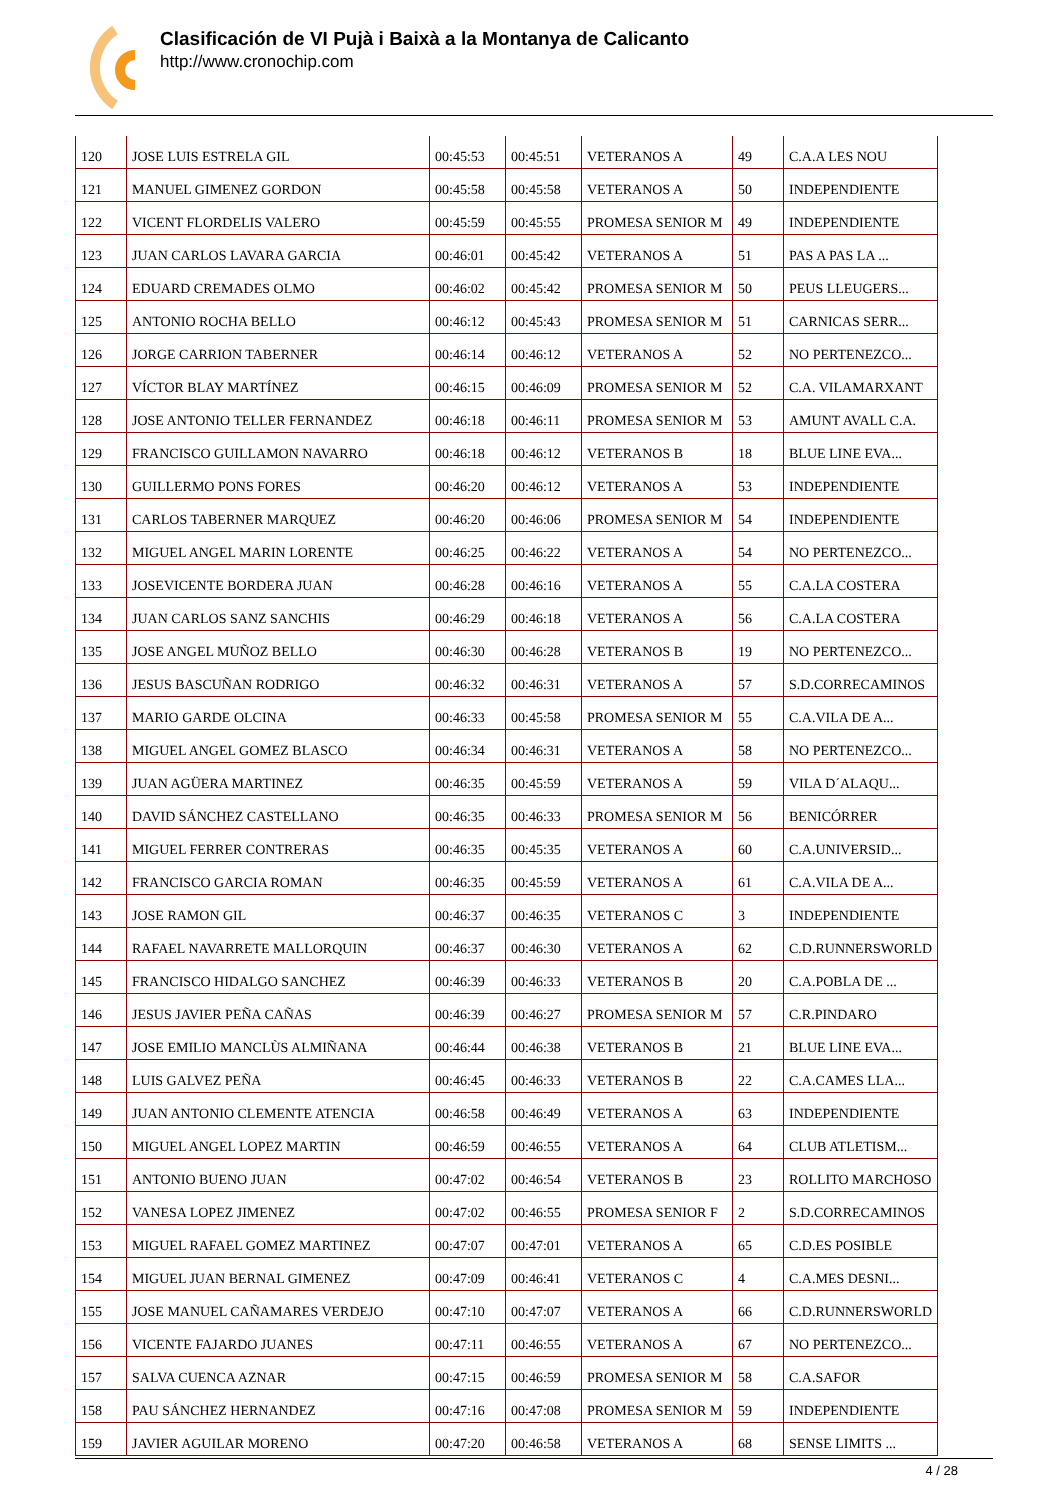Clasificación de VI Pujà i Baixà a la Montanya de Calicanto
http://www.cronochip.com
| 120 | JOSE LUIS ESTRELA GIL | 00:45:53 | 00:45:51 | VETERANOS A | 49 | C.A.A LES NOU |
| 121 | MANUEL GIMENEZ GORDON | 00:45:58 | 00:45:58 | VETERANOS A | 50 | INDEPENDIENTE |
| 122 | VICENT FLORDELIS VALERO | 00:45:59 | 00:45:55 | PROMESA SENIOR M | 49 | INDEPENDIENTE |
| 123 | JUAN CARLOS LAVARA GARCIA | 00:46:01 | 00:45:42 | VETERANOS A | 51 | PAS A PAS LA ... |
| 124 | EDUARD CREMADES OLMO | 00:46:02 | 00:45:42 | PROMESA SENIOR M | 50 | PEUS LLEUGERS... |
| 125 | ANTONIO ROCHA BELLO | 00:46:12 | 00:45:43 | PROMESA SENIOR M | 51 | CARNICAS SERR... |
| 126 | JORGE CARRION TABERNER | 00:46:14 | 00:46:12 | VETERANOS A | 52 | NO PERTENEZCO... |
| 127 | VÍCTOR BLAY MARTÍNEZ | 00:46:15 | 00:46:09 | PROMESA SENIOR M | 52 | C.A. VILAMARXANT |
| 128 | JOSE ANTONIO TELLER FERNANDEZ | 00:46:18 | 00:46:11 | PROMESA SENIOR M | 53 | AMUNT AVALL C.A. |
| 129 | FRANCISCO GUILLAMON NAVARRO | 00:46:18 | 00:46:12 | VETERANOS B | 18 | BLUE LINE EVA... |
| 130 | GUILLERMO PONS FORES | 00:46:20 | 00:46:12 | VETERANOS A | 53 | INDEPENDIENTE |
| 131 | CARLOS TABERNER MARQUEZ | 00:46:20 | 00:46:06 | PROMESA SENIOR M | 54 | INDEPENDIENTE |
| 132 | MIGUEL ANGEL MARIN LORENTE | 00:46:25 | 00:46:22 | VETERANOS A | 54 | NO PERTENEZCO... |
| 133 | JOSEVICENTE BORDERA JUAN | 00:46:28 | 00:46:16 | VETERANOS A | 55 | C.A.LA COSTERA |
| 134 | JUAN CARLOS SANZ SANCHIS | 00:46:29 | 00:46:18 | VETERANOS A | 56 | C.A.LA COSTERA |
| 135 | JOSE ANGEL MUÑOZ BELLO | 00:46:30 | 00:46:28 | VETERANOS B | 19 | NO PERTENEZCO... |
| 136 | JESUS BASCUÑAN RODRIGO | 00:46:32 | 00:46:31 | VETERANOS A | 57 | S.D.CORRECAMINOS |
| 137 | MARIO GARDE OLCINA | 00:46:33 | 00:45:58 | PROMESA SENIOR M | 55 | C.A.VILA DE A... |
| 138 | MIGUEL ANGEL GOMEZ BLASCO | 00:46:34 | 00:46:31 | VETERANOS A | 58 | NO PERTENEZCO... |
| 139 | JUAN AGÜERA MARTINEZ | 00:46:35 | 00:45:59 | VETERANOS A | 59 | VILA D´ALAQU... |
| 140 | DAVID SÁNCHEZ CASTELLANO | 00:46:35 | 00:46:33 | PROMESA SENIOR M | 56 | BENICÓRRER |
| 141 | MIGUEL FERRER CONTRERAS | 00:46:35 | 00:45:35 | VETERANOS A | 60 | C.A.UNIVERSID... |
| 142 | FRANCISCO GARCIA ROMAN | 00:46:35 | 00:45:59 | VETERANOS A | 61 | C.A.VILA DE A... |
| 143 | JOSE RAMON GIL | 00:46:37 | 00:46:35 | VETERANOS C | 3 | INDEPENDIENTE |
| 144 | RAFAEL NAVARRETE MALLORQUIN | 00:46:37 | 00:46:30 | VETERANOS A | 62 | C.D.RUNNERSWORLD |
| 145 | FRANCISCO HIDALGO SANCHEZ | 00:46:39 | 00:46:33 | VETERANOS B | 20 | C.A.POBLA DE ... |
| 146 | JESUS JAVIER PEÑA CAÑAS | 00:46:39 | 00:46:27 | PROMESA SENIOR M | 57 | C.R.PINDARO |
| 147 | JOSE EMILIO MANCLÙS ALMIÑANA | 00:46:44 | 00:46:38 | VETERANOS B | 21 | BLUE LINE EVA... |
| 148 | LUIS GALVEZ PEÑA | 00:46:45 | 00:46:33 | VETERANOS B | 22 | C.A.CAMES LLA... |
| 149 | JUAN ANTONIO CLEMENTE ATENCIA | 00:46:58 | 00:46:49 | VETERANOS A | 63 | INDEPENDIENTE |
| 150 | MIGUEL ANGEL LOPEZ MARTIN | 00:46:59 | 00:46:55 | VETERANOS A | 64 | CLUB ATLETISM... |
| 151 | ANTONIO BUENO JUAN | 00:47:02 | 00:46:54 | VETERANOS B | 23 | ROLLITO MARCHOSO |
| 152 | VANESA LOPEZ JIMENEZ | 00:47:02 | 00:46:55 | PROMESA SENIOR F | 2 | S.D.CORRECAMINOS |
| 153 | MIGUEL RAFAEL GOMEZ MARTINEZ | 00:47:07 | 00:47:01 | VETERANOS A | 65 | C.D.ES POSIBLE |
| 154 | MIGUEL JUAN BERNAL GIMENEZ | 00:47:09 | 00:46:41 | VETERANOS C | 4 | C.A.MES DESNI... |
| 155 | JOSE MANUEL CAÑAMARES VERDEJO | 00:47:10 | 00:47:07 | VETERANOS A | 66 | C.D.RUNNERSWORLD |
| 156 | VICENTE FAJARDO JUANES | 00:47:11 | 00:46:55 | VETERANOS A | 67 | NO PERTENEZCO... |
| 157 | SALVA CUENCA AZNAR | 00:47:15 | 00:46:59 | PROMESA SENIOR M | 58 | C.A.SAFOR |
| 158 | PAU SÁNCHEZ HERNANDEZ | 00:47:16 | 00:47:08 | PROMESA SENIOR M | 59 | INDEPENDIENTE |
| 159 | JAVIER AGUILAR MORENO | 00:47:20 | 00:46:58 | VETERANOS A | 68 | SENSE LIMITS ... |
4 / 28